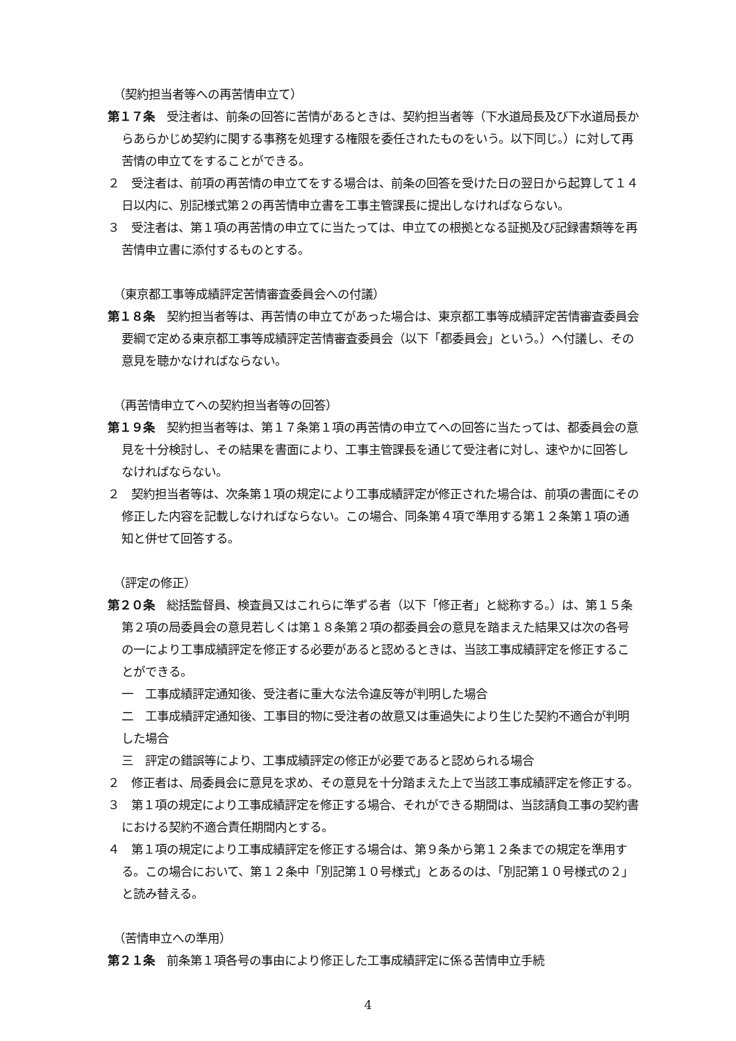（契約担当者等への再苦情申立て）
第１７条　受注者は、前条の回答に苦情があるときは、契約担当者等（下水道局長及び下水道局長からあらかじめ契約に関する事務を処理する権限を委任されたものをいう。以下同じ。）に対して再苦情の申立てをすることができる。
２　受注者は、前項の再苦情の申立てをする場合は、前条の回答を受けた日の翌日から起算して１４日以内に、別記様式第２の再苦情申立書を工事主管課長に提出しなければならない。
３　受注者は、第１項の再苦情の申立てに当たっては、申立ての根拠となる証拠及び記録書類等を再苦情申立書に添付するものとする。
（東京都工事等成績評定苦情審査委員会への付議）
第１８条　契約担当者等は、再苦情の申立てがあった場合は、東京都工事等成績評定苦情審査委員会要綱で定める東京都工事等成績評定苦情審査委員会（以下「都委員会」という。）へ付議し、その意見を聴かなければならない。
（再苦情申立てへの契約担当者等の回答）
第１９条　契約担当者等は、第１７条第１項の再苦情の申立てへの回答に当たっては、都委員会の意見を十分検討し、その結果を書面により、工事主管課長を通じて受注者に対し、速やかに回答しなければならない。
２　契約担当者等は、次条第１項の規定により工事成績評定が修正された場合は、前項の書面にその修正した内容を記載しなければならない。この場合、同条第４項で準用する第１２条第１項の通知と併せて回答する。
（評定の修正）
第２０条　総括監督員、検査員又はこれらに準ずる者（以下「修正者」と総称する。）は、第１５条第２項の局委員会の意見若しくは第１８条第２項の都委員会の意見を踏まえた結果又は次の各号の一により工事成績評定を修正する必要があると認めるときは、当該工事成績評定を修正することができる。
一　工事成績評定通知後、受注者に重大な法令違反等が判明した場合
二　工事成績評定通知後、工事目的物に受注者の故意又は重過失により生じた契約不適合が判明した場合
三　評定の錯誤等により、工事成績評定の修正が必要であると認められる場合
２　修正者は、局委員会に意見を求め、その意見を十分踏まえた上で当該工事成績評定を修正する。
３　第１項の規定により工事成績評定を修正する場合、それができる期間は、当該請負工事の契約書における契約不適合責任期間内とする。
４　第１項の規定により工事成績評定を修正する場合は、第９条から第１２条までの規定を準用する。この場合において、第１２条中「別記第１０号様式」とあるのは、「別記第１０号様式の２」と読み替える。
（苦情申立への準用）
第２１条　前条第１項各号の事由により修正した工事成績評定に係る苦情申立手続
4